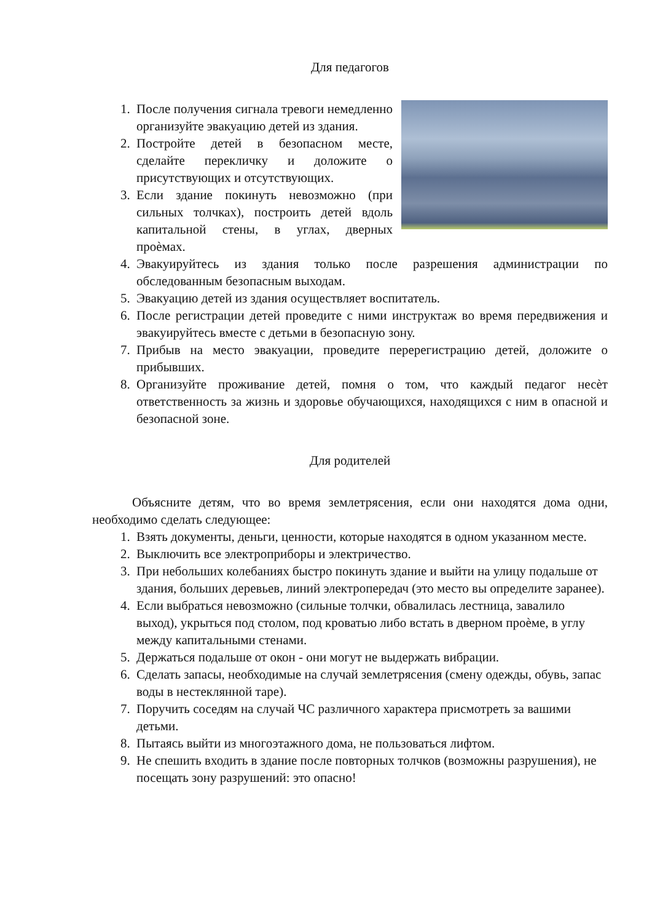Для педагогов
1. После получения сигнала тревоги немедленно организуйте эвакуацию детей из здания.
2. Постройте детей в безопасном месте, сделайте перекличку и доложите о присутствующих и отсутствующих.
3. Если здание покинуть невозможно (при сильных толчках), построить детей вдоль капитальной стены, в углах, дверных проèмах.
4. Эвакуируйтесь из здания только после разрешения администрации по обследованным безопасным выходам.
5. Эвакуацию детей из здания осуществляет воспитатель.
6. После регистрации детей проведите с ними инструктаж во время передвижения и эвакуируйтесь вместе с детьми в безопасную зону.
7. Прибыв на место эвакуации, проведите перерегистрацию детей, доложите о прибывших.
8. Организуйте проживание детей, помня о том, что каждый педагог несѐт ответственность за жизнь и здоровье обучающихся, находящихся с ним в опасной и безопасной зоне.
Для родителей
Объясните детям, что во время землетрясения, если они находятся дома одни, необходимо сделать следующее:
1. Взять документы, деньги, ценности, которые находятся в одном указанном месте.
2. Выключить все электроприборы и электричество.
3. При небольших колебаниях быстро покинуть здание и выйти на улицу подальше от здания, больших деревьев, линий электропередач (это место вы определите заранее).
4. Если выбраться невозможно (сильные толчки, обвалилась лестница, завалило выход), укрыться под столом, под кроватью либо встать в дверном проѐме, в углу между капитальными стенами.
5. Держаться подальше от окон - они могут не выдержать вибрации.
6. Сделать запасы, необходимые на случай землетрясения (смену одежды, обувь, запас воды в нестеклянной таре).
7. Поручить соседям на случай ЧС различного характера присмотреть за вашими детьми.
8. Пытаясь выйти из многоэтажного дома, не пользоваться лифтом.
9. Не спешить входить в здание после повторных толчков (возможны разрушения), не посещать зону разрушений: это опасно!